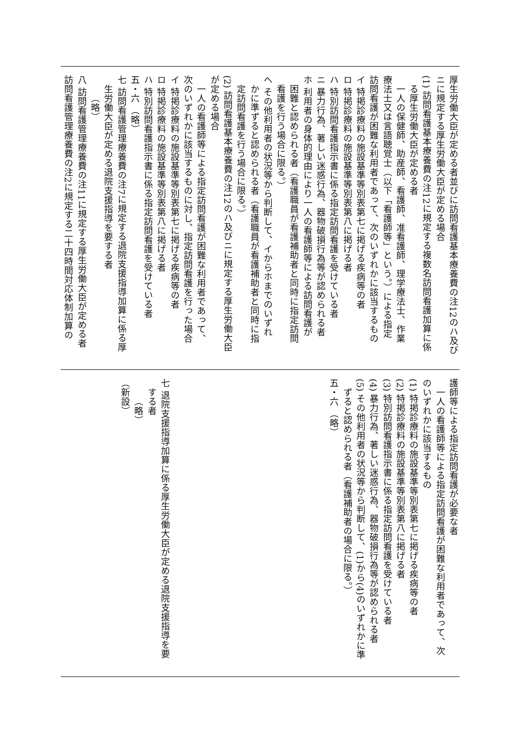厚生労働大臣が定める者並びに訪問看護基本療養費の注12のハ及び
ニに規定する厚生労働大臣が定める場合
(1) 訪問看護基本療養費の注12に規定する複数名訪問看護加算に係
る厚生労働大臣が定める者
一人の保健師、助産師、看護師、准看護師、理学療法士、作業
療法士又は言語聴覚士（以下「看護師等」という。）による指定
訪問看護が困難な利用者であって、次のいずれかに該当するもの
イ 特掲診療料の施設基準等別表第七に掲げる疾病等の者
ロ 特掲診療料の施設基準等別表第八に掲げる者
ハ 特別訪問看護指示書に係る指定訪問看護を受けている者
ニ 暴力行為、著しい迷惑行為、器物破損行為等が認められる者
ホ 利用者の身体的理由により一人の看護師等による訪問看護が
困難と認められる者（看護職員が看護補助者と同時に指定訪問
看護を行う場合に限る。）
ヘ その他利用者の状況等から判断して、イからホまでのいずれ
かに準ずると認められる者（看護職員が看護補助者と同時に指
定訪問看護を行う場合に限る。）
(2) 訪問看護基本療養費の注12のハ及びニに規定する厚生労働大臣
が定める場合
一人の看護師等による指定訪問看護が困難な利用者であって、
次のいずれかに該当するものに対し、指定訪問看護を行った場合
イ 特掲診療料の施設基準等別表第七に掲げる疾病等の者
ロ 特掲診療料の施設基準等別表第八に掲げる者
ハ 特別訪問看護指示書に係る指定訪問看護を受けている者
五・六 （略）
七 訪問看護管理療養費の注7に規定する退院支援指導加算に係る厚
生労働大臣が定める退院支援指導を要する者
（略）
八 訪問看護管理療養費の注11に規定する厚生労働大臣が定める者
訪問看護管理療養費の注2に規定する二十四時間対応体制加算の
護師等による指定訪問看護が必要な者
一人の看護師等による指定訪問看護が困難な利用者であって、次
のいずれかに該当するもの
(1) 特掲診療料の施設基準等別表第七に掲げる疾病等の者
(2) 特掲診療料の施設基準等別表第八に掲げる者
(3) 特別訪問看護指示書に係る指定訪問看護を受けている者
(4) 暴力行為、著しい迷惑行為、器物破損行為等が認められる者
(5) その他利用者の状況等から判断して、(1)から(4)のいずれかに準
ずると認められる者（看護補助者の場合に限る。）
五・六 （略）
七 退院支援指導加算に係る厚生労働大臣が定める退院支援指導を要
する者
（略）
（新設）